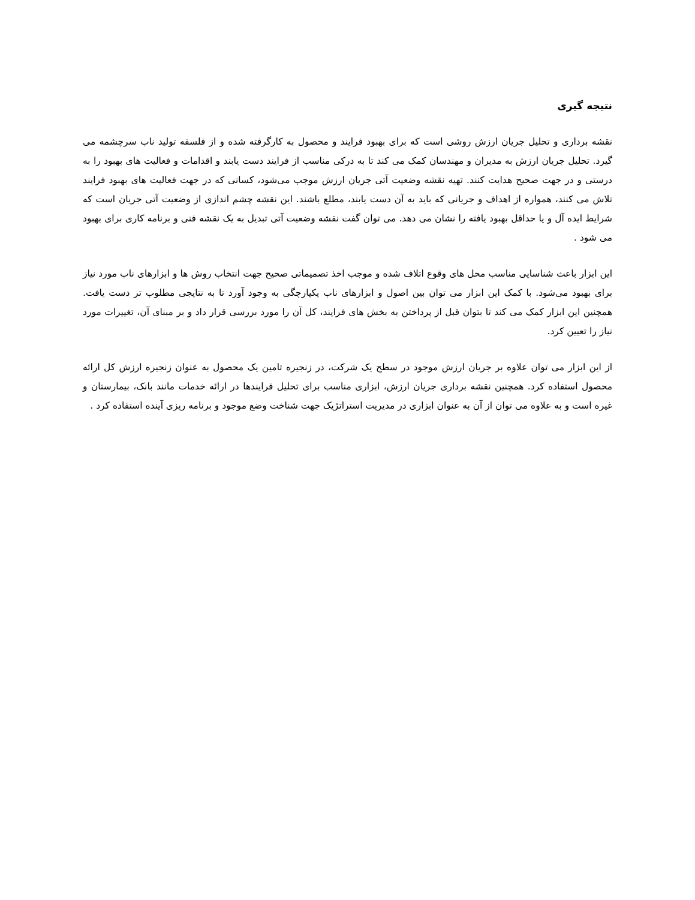نتیجه گیری
نقشه برداری و تحلیل جریان ارزش روشی است که برای بهبود فرایند و محصول به کارگرفته شده و از فلسفه تولید ناب سرچشمه می گیرد. تحلیل جریان ارزش به مدیران و مهندسان کمک می کند تا به درکی مناسب از فرایند دست یابند و اقدامات و فعالیت های بهبود را به درستی و در جهت صحیح هدایت کنند. تهیه نقشه وضعیت آتی جریان ارزش موجب می‌شود، کسانی که در جهت فعالیت های بهبود فرایند تلاش می کنند، همواره از اهداف و جریانی که باید به آن دست یابند، مطلع باشند. این نقشه چشم اندازی از وضعیت آتی جریان است که شرایط ایده آل و یا حداقل بهبود یافته را نشان می دهد. می توان گفت نقشه وضعیت آتی تبدیل به یک نقشه فنی و برنامه کاری برای بهبود می شود .
این ابزار باعث شناسایی مناسب محل های وقوع اتلاف شده و موجب اخذ تصمیماتی صحیح جهت انتخاب روش ها و ابزارهای ناب مورد نیاز برای بهبود می‌شود. با کمک این ابزار می توان بین اصول و ابزارهای ناب یکپارچگی به وجود آورد تا به نتایجی مطلوب تر دست یافت. همچنین این ابزار کمک می کند تا بتوان قبل از پرداختن به بخش های فرایند، کل آن را مورد بررسی قرار داد و بر مبنای آن، تغییرات مورد نیاز را تعیین کرد.
از این ابزار می توان علاوه بر جریان ارزش موجود در سطح یک شرکت، در زنجیره تامین یک محصول به عنوان زنجیره ارزش کل ارائه محصول استفاده کرد. همچنین نقشه برداری جریان ارزش، ابزاری مناسب برای تحلیل فرایندها در ارائه خدمات مانند بانک، بیمارستان و غیره است و به علاوه می توان از آن به عنوان ابزاری در مدیریت استراتژیک جهت شناخت وضع موجود و برنامه ریزی آینده استفاده کرد .